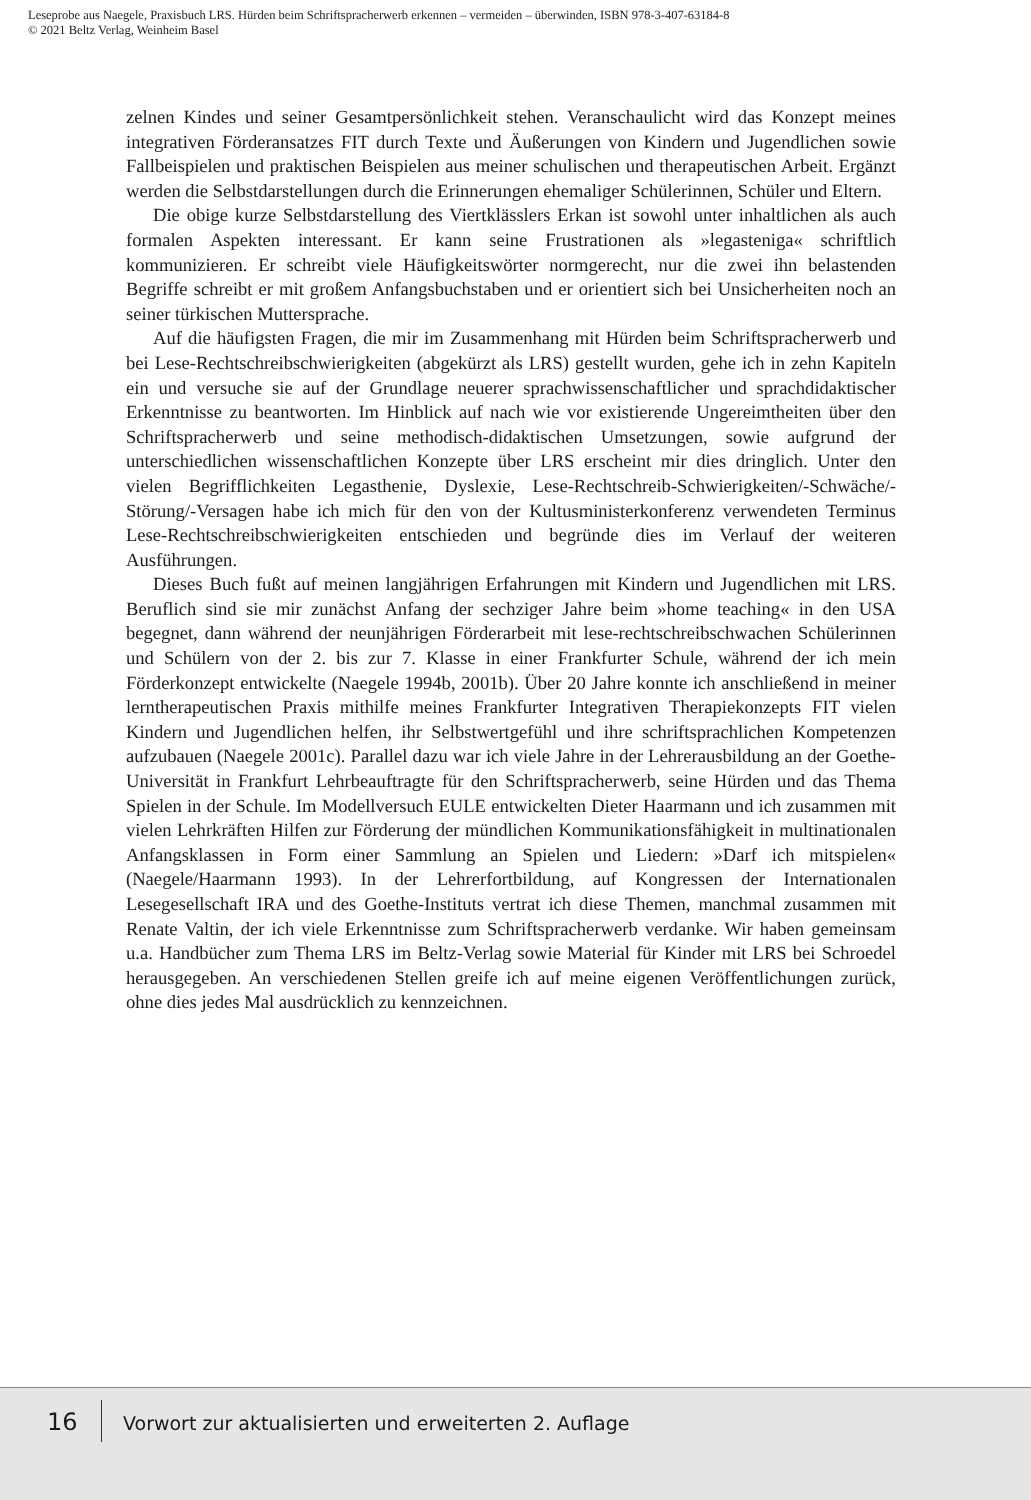Leseprobe aus Naegele, Praxisbuch LRS. Hürden beim Schriftspracherwerb erkennen – vermeiden – überwinden, ISBN 978-3-407-63184-8
© 2021 Beltz Verlag, Weinheim Basel
zelnen Kindes und seiner Gesamtpersönlichkeit stehen. Veranschaulicht wird das Konzept meines integrativen Förderansatzes FIT durch Texte und Äußerungen von Kindern und Jugendlichen sowie Fallbeispielen und praktischen Beispielen aus meiner schulischen und therapeutischen Arbeit. Ergänzt werden die Selbstdarstellungen durch die Erinnerungen ehemaliger Schülerinnen, Schüler und Eltern.
Die obige kurze Selbstdarstellung des Viertklässlers Erkan ist sowohl unter inhaltlichen als auch formalen Aspekten interessant. Er kann seine Frustrationen als »legasteniga« schriftlich kommunizieren. Er schreibt viele Häufigkeitswörter normgerecht, nur die zwei ihn belastenden Begriffe schreibt er mit großem Anfangsbuchstaben und er orientiert sich bei Unsicherheiten noch an seiner türkischen Muttersprache.
Auf die häufigsten Fragen, die mir im Zusammenhang mit Hürden beim Schriftspracherwerb und bei Lese-Rechtschreibschwierigkeiten (abgekürzt als LRS) gestellt wurden, gehe ich in zehn Kapiteln ein und versuche sie auf der Grundlage neuerer sprachwissenschaftlicher und sprachdidaktischer Erkenntnisse zu beantworten. Im Hinblick auf nach wie vor existierende Ungereimtheiten über den Schriftspracherwerb und seine methodisch-didaktischen Umsetzungen, sowie aufgrund der unterschiedlichen wissenschaftlichen Konzepte über LRS erscheint mir dies dringlich. Unter den vielen Begrifflichkeiten Legasthenie, Dyslexie, Lese-Rechtschreib-Schwierigkeiten/-Schwäche/-Störung/-Versagen habe ich mich für den von der Kultusministerkonferenz verwendeten Terminus Lese-Rechtschreibschwierigkeiten entschieden und begründe dies im Verlauf der weiteren Ausführungen.
Dieses Buch fußt auf meinen langjährigen Erfahrungen mit Kindern und Jugendlichen mit LRS. Beruflich sind sie mir zunächst Anfang der sechziger Jahre beim »home teaching« in den USA begegnet, dann während der neunjährigen Förderarbeit mit lese-rechtschreibschwachen Schülerinnen und Schülern von der 2. bis zur 7. Klasse in einer Frankfurter Schule, während der ich mein Förderkonzept entwickelte (Naegele 1994b, 2001b). Über 20 Jahre konnte ich anschließend in meiner lerntherapeutischen Praxis mithilfe meines Frankfurter Integrativen Therapiekonzepts FIT vielen Kindern und Jugendlichen helfen, ihr Selbstwertgefühl und ihre schriftsprachlichen Kompetenzen aufzubauen (Naegele 2001c). Parallel dazu war ich viele Jahre in der Lehrerausbildung an der Goethe-Universität in Frankfurt Lehrbeauftragte für den Schriftspracherwerb, seine Hürden und das Thema Spielen in der Schule. Im Modellversuch EULE entwickelten Dieter Haarmann und ich zusammen mit vielen Lehrkräften Hilfen zur Förderung der mündlichen Kommunikationsfähigkeit in multinationalen Anfangsklassen in Form einer Sammlung an Spielen und Liedern: »Darf ich mitspielen« (Naegele/Haarmann 1993). In der Lehrerfortbildung, auf Kongressen der Internationalen Lesegesellschaft IRA und des Goethe-Instituts vertrat ich diese Themen, manchmal zusammen mit Renate Valtin, der ich viele Erkenntnisse zum Schriftspracherwerb verdanke. Wir haben gemeinsam u.a. Handbücher zum Thema LRS im Beltz-Verlag sowie Material für Kinder mit LRS bei Schroedel herausgegeben. An verschiedenen Stellen greife ich auf meine eigenen Veröffentlichungen zurück, ohne dies jedes Mal ausdrücklich zu kennzeichnen.
16
Vorwort zur aktualisierten und erweiterten 2. Auflage